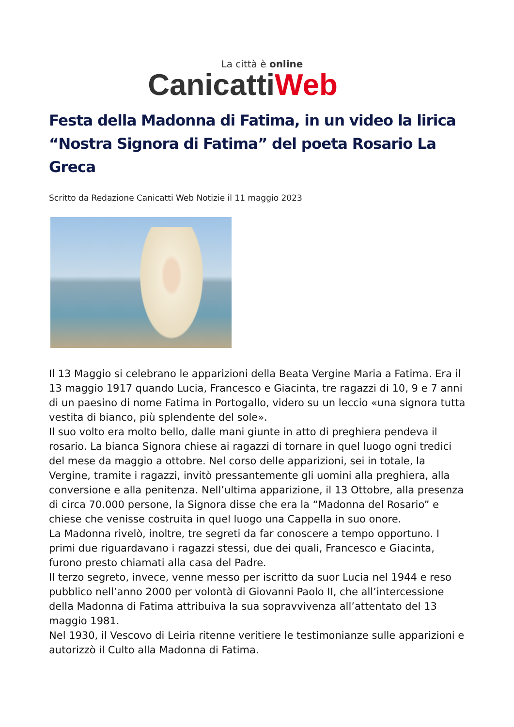La città è online
CanicattiWeb
Festa della Madonna di Fatima, in un video la lirica “Nostra Signora di Fatima” del poeta Rosario La Greca
Scritto da Redazione Canicatti Web Notizie il 11 maggio 2023
Il 13 Maggio si celebrano le apparizioni della Beata Vergine Maria a Fatima. Era il 13 maggio 1917 quando Lucia, Francesco e Giacinta, tre ragazzi di 10, 9 e 7 anni di un paesino di nome Fatima in Portogallo, videro su un leccio «una signora tutta vestita di bianco, più splendente del sole».
Il suo volto era molto bello, dalle mani giunte in atto di preghiera pendeva il rosario. La bianca Signora chiese ai ragazzi di tornare in quel luogo ogni tredici del mese da maggio a ottobre. Nel corso delle apparizioni, sei in totale, la Vergine, tramite i ragazzi, invitò pressantemente gli uomini alla preghiera, alla conversione e alla penitenza. Nell’ultima apparizione, il 13 Ottobre, alla presenza di circa 70.000 persone, la Signora disse che era la “Madonna del Rosario” e chiese che venisse costruita in quel luogo una Cappella in suo onore.
La Madonna rivelò, inoltre, tre segreti da far conoscere a tempo opportuno. I primi due riguardavano i ragazzi stessi, due dei quali, Francesco e Giacinta, furono presto chiamati alla casa del Padre.
Il terzo segreto, invece, venne messo per iscritto da suor Lucia nel 1944 e reso pubblico nell’anno 2000 per volontà di Giovanni Paolo II, che all’intercessione della Madonna di Fatima attribuiva la sua sopravvivenza all’attentato del 13 maggio 1981.
Nel 1930, il Vescovo di Leiria ritenne veritiere le testimonianze sulle apparizioni e autorizzò il Culto alla Madonna di Fatima.